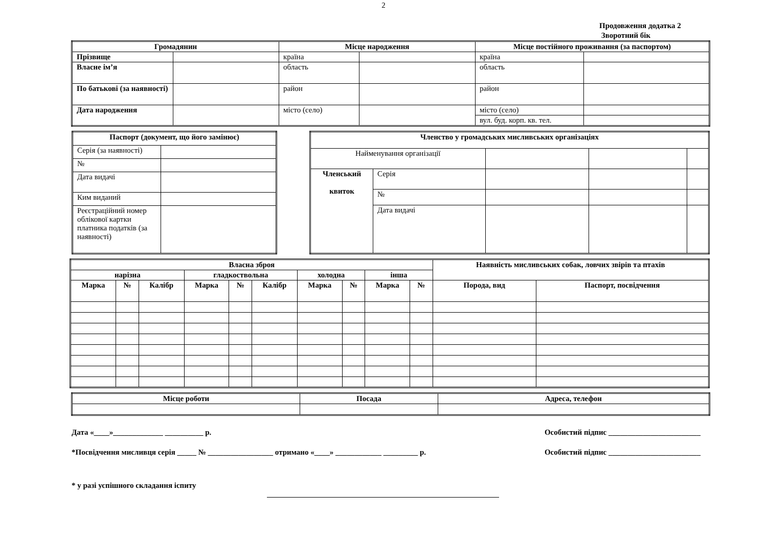2
Продовження додатка 2
Зворотний бік
| Громадянин | | Місце народження | | Місце постійного проживання (за паспортом) | |
| --- | --- | --- | --- | --- | --- |
| Прізвище | | країна | | країна | |
| Власне ім’я | | область | | область | |
| По батькові (за наявності) | | район | | район | |
| Дата народження | | місто (село) | | місто (село) | |
| | | | | вул. буд. корп. кв. тел. | |
| Паспорт (документ, що його замінює) | |
| --- | --- |
| Серія (за наявності) | |
| № | |
| Дата видачі | |
| Ким виданий | |
| Реєстраційний номер облікової картки платника податків (за наявності) | |
| Членство у громадських мисливських організаціях | | | | |
| --- | --- | --- | --- | --- |
| Найменування організації | | | | |
| Членський квиток | Серія | | | |
| | № | | | |
| | Дата видачі | | | |
| Власна зброя | | | | | | | | | | Наявність мисливських собак, ловчих звірів та птахів | |
| --- | --- | --- | --- | --- | --- | --- | --- | --- | --- | --- | --- |
| нарізна | | | гладкоствольна | | | холодна | | інша | | | |
| Марка | № | Калібр | Марка | № | Калібр | Марка | № | Марка | № | Порода, вид | Паспорт, посвідчення |
| Місце роботи | Посада | Адреса, телефон |
| --- | --- | --- |
Дата «____»_____________ __________ р. Особистий підпис ________________________
*Посвідчення мисливця серія _____ № _________________ отримано «____» ____________ _________ р. Особистий підпис ________________________
* у разі успішного складання іспиту